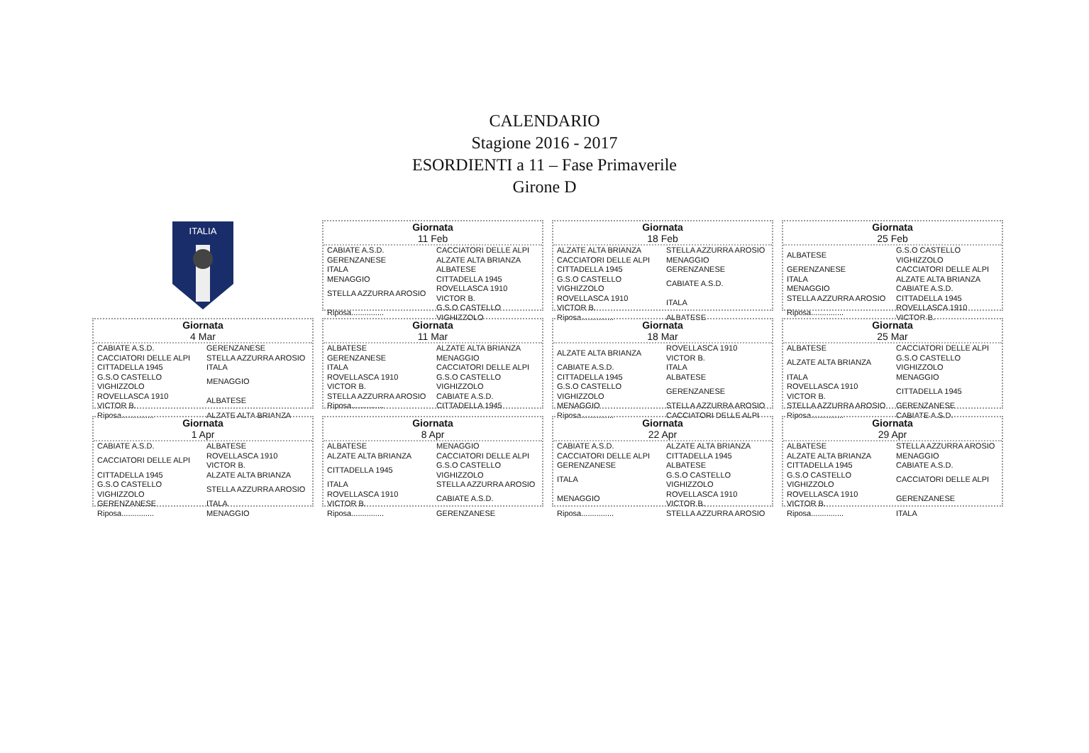CALENDARIO
Stagione 2016 - 2017
ESORDIENTI a 11 – Fase Primaverile
Girone D
ITALIA
Giornata
11 Feb
| CABIATE A.S.D. | CACCIATORI DELLE ALPI |
| GERENZANESE | ALZATE ALTA BRIANZA |
| ITALA | ALBATESE |
| MENAGGIO | CITTADELLA 1945 |
| STELLA AZZURRA AROSIO | ROVELLASCA 1910 VICTOR B. |
| Riposa............... | G.S.O CASTELLO VIGHIZZOLO |
Giornata
18 Feb
| ALZATE ALTA BRIANZA | STELLA AZZURRA AROSIO |
| CACCIATORI DELLE ALPI | MENAGGIO |
| CITTADELLA 1945 | GERENZANESE |
| G.S.O CASTELLO VIGHIZZOLO | CABIATE A.S.D. |
| ROVELLASCA 1910 VICTOR B. | ITALA |
| Riposa............... | ALBATESE |
Giornata
25 Feb
| ALBATESE | G.S.O CASTELLO VIGHIZZOLO |
| GERENZANESE | CACCIATORI DELLE ALPI |
| ITALA | ALZATE ALTA BRIANZA |
| MENAGGIO | CABIATE A.S.D. |
| STELLA AZZURRA AROSIO | CITTADELLA 1945 |
| Riposa............... | ROVELLASCA 1910 VICTOR B. |
Giornata
4 Mar
| CABIATE A.S.D. | GERENZANESE |
| CACCIATORI DELLE ALPI | STELLA AZZURRA AROSIO |
| CITTADELLA 1945 | ITALA |
| G.S.O CASTELLO VIGHIZZOLO | MENAGGIO |
| ROVELLASCA 1910 VICTOR B. | ALBATESE |
| Riposa............... | ALZATE ALTA BRIANZA |
Giornata
11 Mar
| ALBATESE | ALZATE ALTA BRIANZA |
| GERENZANESE | MENAGGIO |
| ITALA | CACCIATORI DELLE ALPI |
| ROVELLASCA 1910 VICTOR B. | G.S.O CASTELLO VIGHIZZOLO |
| STELLA AZZURRA AROSIO | CABIATE A.S.D. |
| Riposa............... | CITTADELLA 1945 |
Giornata
18 Mar
| ALZATE ALTA BRIANZA | ROVELLASCA 1910 VICTOR B. |
| CABIATE A.S.D. | ITALA |
| CITTADELLA 1945 | ALBATESE |
| G.S.O CASTELLO VIGHIZZOLO | GERENZANESE |
| MENAGGIO | STELLA AZZURRA AROSIO |
| Riposa............... | CACCIATORI DELLE ALPI |
Giornata
25 Mar
| ALBATESE | CACCIATORI DELLE ALPI |
| ALZATE ALTA BRIANZA | G.S.O CASTELLO VIGHIZZOLO |
| ITALA | MENAGGIO |
| ROVELLASCA 1910 VICTOR B. | CITTADELLA 1945 |
| STELLA AZZURRA AROSIO | GERENZANESE |
| Riposa............... | CABIATE A.S.D. |
Giornata
1 Apr
| CABIATE A.S.D. | ALBATESE |
| CACCIATORI DELLE ALPI | ROVELLASCA 1910 VICTOR B. |
| CITTADELLA 1945 | ALZATE ALTA BRIANZA |
| G.S.O CASTELLO VIGHIZZOLO | STELLA AZZURRA AROSIO |
| GERENZANESE | ITALA |
| Riposa............... | MENAGGIO |
Giornata
8 Apr
| ALBATESE | MENAGGIO |
| ALZATE ALTA BRIANZA | CACCIATORI DELLE ALPI |
| CITTADELLA 1945 | G.S.O CASTELLO VIGHIZZOLO |
| ITALA | STELLA AZZURRA AROSIO |
| ROVELLASCA 1910 VICTOR B. | CABIATE A.S.D. |
| Riposa............... | GERENZANESE |
Giornata
22 Apr
| CABIATE A.S.D. | ALZATE ALTA BRIANZA |
| CACCIATORI DELLE ALPI | CITTADELLA 1945 |
| GERENZANESE | ALBATESE |
| ITALA | G.S.O CASTELLO VIGHIZZOLO |
| MENAGGIO | ROVELLASCA 1910 VICTOR B. |
| Riposa............... | STELLA AZZURRA AROSIO |
Giornata
29 Apr
| ALBATESE | STELLA AZZURRA AROSIO |
| ALZATE ALTA BRIANZA | MENAGGIO |
| CITTADELLA 1945 | CABIATE A.S.D. |
| G.S.O CASTELLO VIGHIZZOLO | CACCIATORI DELLE ALPI |
| ROVELLASCA 1910 VICTOR B. | GERENZANESE |
| Riposa............... | ITALA |